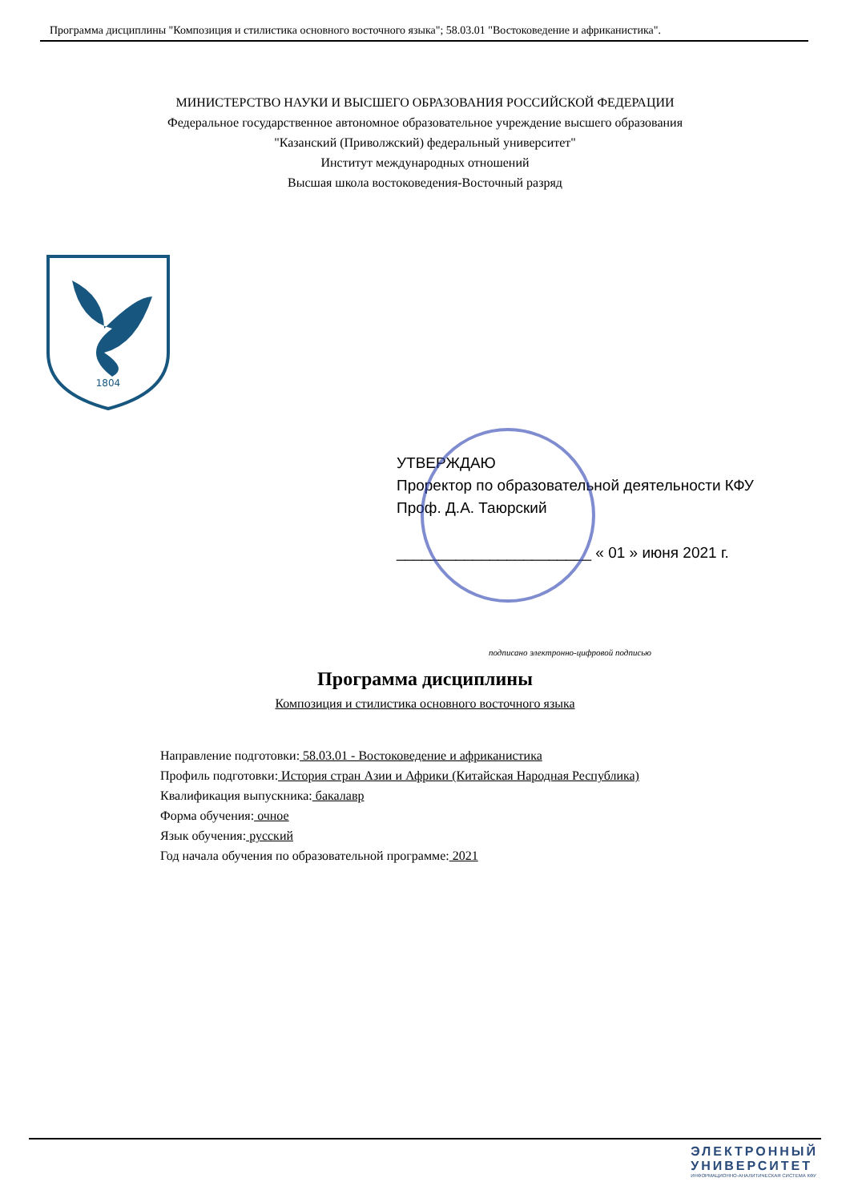Программа дисциплины "Композиция и стилистика основного восточного языка"; 58.03.01 "Востоковедение и африканистика".
МИНИСТЕРСТВО НАУКИ И ВЫСШЕГО ОБРАЗОВАНИЯ РОССИЙСКОЙ ФЕДЕРАЦИИ
Федеральное государственное автономное образовательное учреждение высшего образования
"Казанский (Приволжский) федеральный университет"
Институт международных отношений
Высшая школа востоковедения-Восточный разряд
1804
УТВЕРЖДАЮ
Проректор по образовательной деятельности КФУ
Проф. Д.А. Таюрский
_______________________ « 01 » июня 2021 г.
подписано электронно-цифровой подписью
Программа дисциплины
Композиция и стилистика основного восточного языка
Направление подготовки: 58.03.01 - Востоковедение и африканистика
Профиль подготовки: История стран Азии и Африки (Китайская Народная Республика)
Квалификация выпускника: бакалавр
Форма обучения: очное
Язык обучения: русский
Год начала обучения по образовательной программе: 2021
ЭЛЕКТРОННЫЙ
УНИВЕРСИТЕТ
ИНФОРМАЦИОННО-АНАЛИТИЧЕСКАЯ СИСТЕМА КФУ